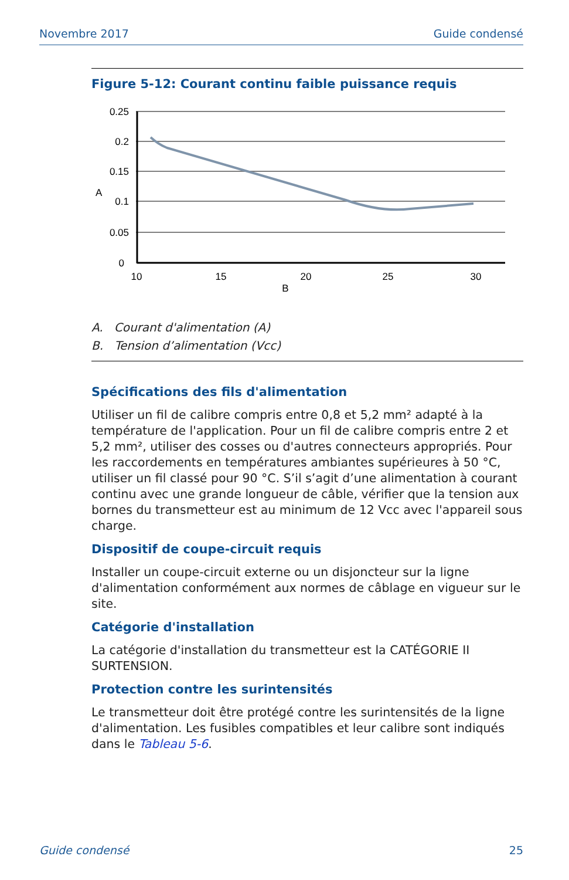Novembre 2017 Guide condensé
Figure 5-12: Courant continu faible puissance requis
0.25
0.2
0.15
0.1
0.05
0
A
10
15
20
25
30
B
A. Courant d'alimentation (A)
B. Tension d’alimentation (Vcc)
Spécifications des fils d'alimentation
Utiliser un fil de calibre compris entre 0,8 et 5,2 mm² adapté à la température de l'application. Pour un fil de calibre compris entre 2 et 5,2 mm², utiliser des cosses ou d'autres connecteurs appropriés. Pour les raccordements en températures ambiantes supérieures à 50 °C, utiliser un fil classé pour 90 °C. S’il s’agit d’une alimentation à courant continu avec une grande longueur de câble, vérifier que la tension aux bornes du transmetteur est au minimum de 12 Vcc avec l'appareil sous charge.
Dispositif de coupe-circuit requis
Installer un coupe-circuit externe ou un disjoncteur sur la ligne d'alimentation conformément aux normes de câblage en vigueur sur le site.
Catégorie d'installation
La catégorie d'installation du transmetteur est la CATÉGORIE II SURTENSION.
Protection contre les surintensités
Le transmetteur doit être protégé contre les surintensités de la ligne d'alimentation. Les fusibles compatibles et leur calibre sont indiqués dans le Tableau 5-6.
Guide condensé 25